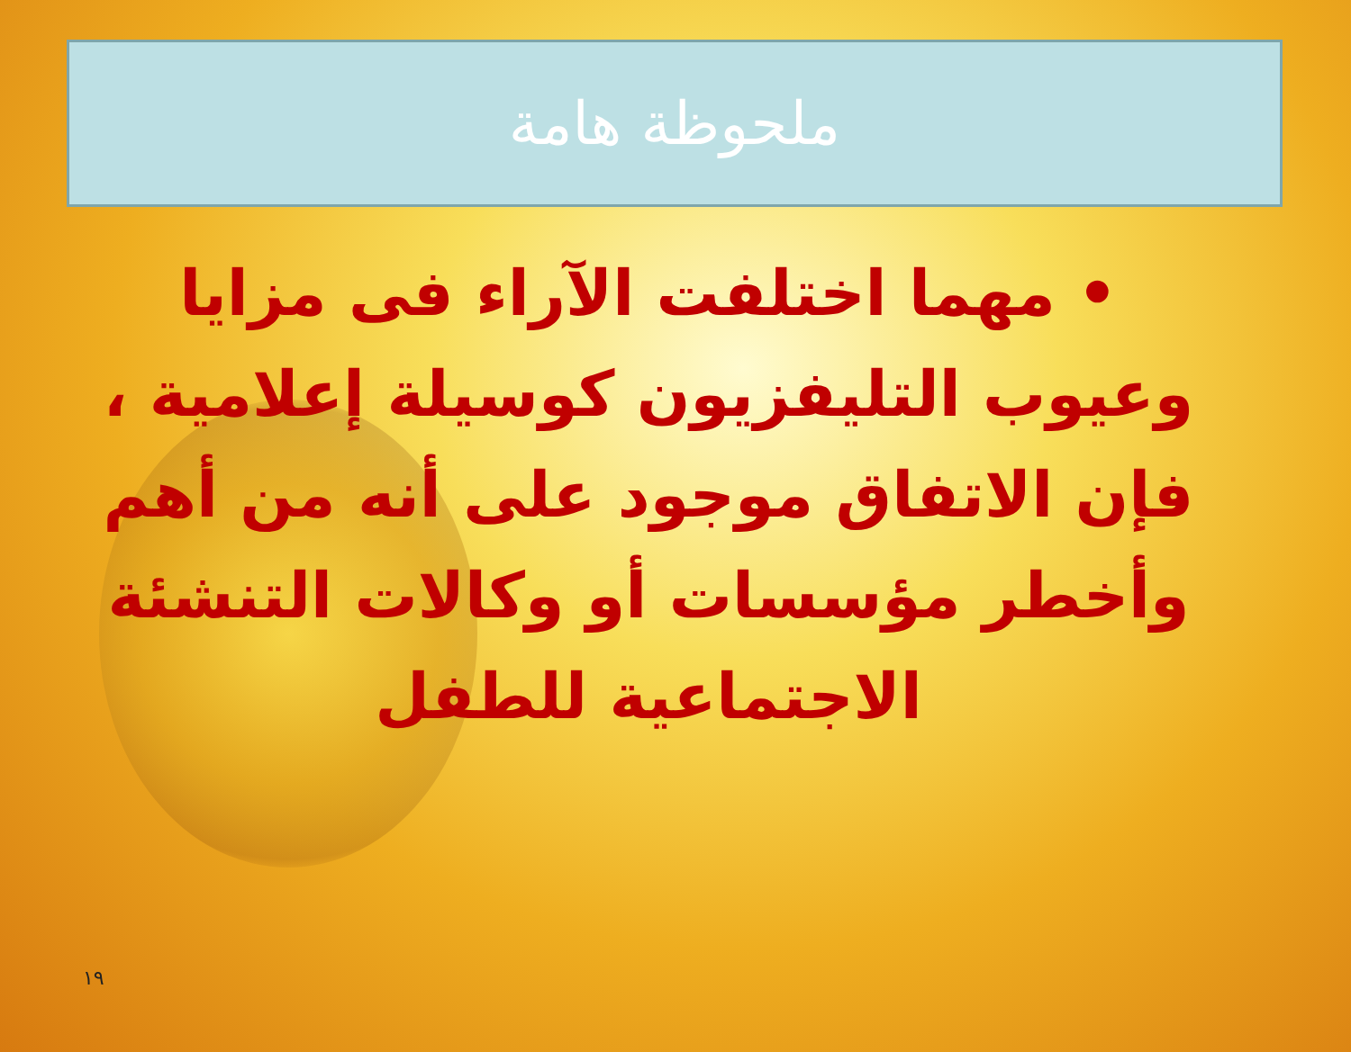ملحوظة هامة
• مهما اختلفت الآراء فى مزايا وعيوب التليفزيون كوسيلة إعلامية ، فإن الاتفاق موجود على أنه من أهم وأخطر مؤسسات أو وكالات التنشئة الاجتماعية للطفل
١٩